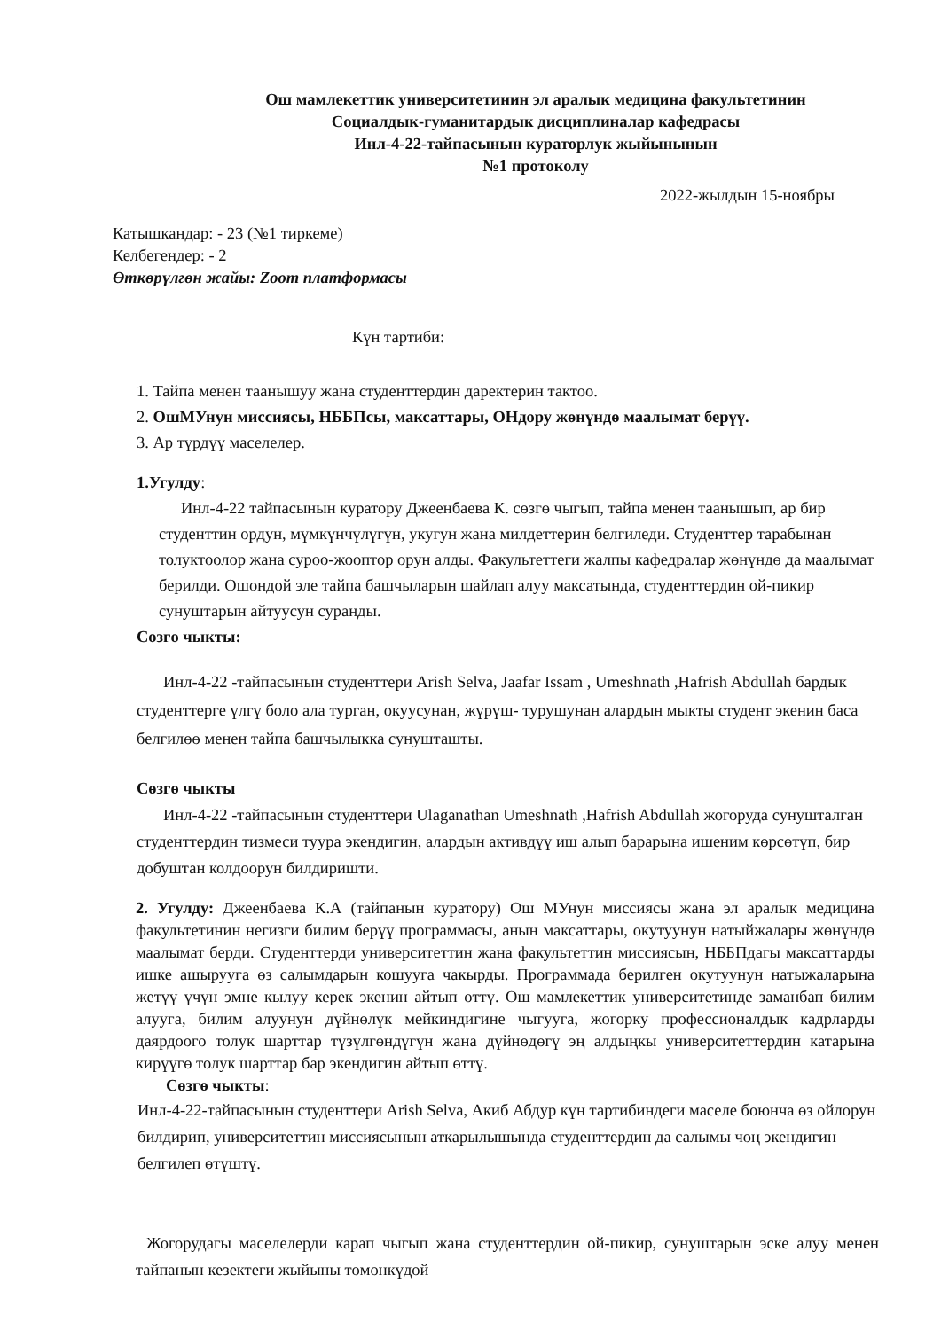Ош мамлекеттик университетинин эл аралык медицина факультетинин
Социалдык-гуманитардык дисциплиналар кафедрасы
Инл-4-22-тайпасынын кураторлук жыйынынын
№1 протоколу
2022-жылдын 15-ноябры
Катышкандар: - 23 (№1 тиркеме)
Келбегендер: - 2
Өткөрүлгөн жайы: Zoom платформасы
Күн тартиби:
1. Тайпа менен таанышуу жана студенттердин даректерин тактоо.
2. ОшМУнун миссиясы, НББПсы, максаттары, ОНдору жөнүндө маалымат берүү.
3. Ар түрдүү маселелер.
1.Угулду:
Инл-4-22 тайпасынын куратору Джеенбаева К. сөзгө чыгып, тайпа менен таанышып, ар бир студенттин ордун, мүмкүнчүлүгүн, укугун жана милдеттерин белгиледи. Студенттер тарабынан толуктоолор жана суроо-жооптор орун алды. Факультеттеги жалпы кафедралар жөнүндө да маалымат берилди. Ошондой эле тайпа башчыларын шайлап алуу максатында, студенттердин ой-пикир сунуштарын айтуусун суранды.
Сөзгө чыкты:
Инл-4-22 -тайпасынын студенттери Arish Selva, Jaafar Issam , Umeshnath ,Hafrish Abdullah бардык студенттерге үлгү боло ала турган, окуусунан, жүрүш- турушунан алардын мыкты студент экенин баса белгилөө менен тайпа башчылыкка сунушташты.
Сөзгө чыкты
Инл-4-22 -тайпасынын студенттери Ulaganathan Umeshnath ,Hafrish Abdullah жогоруда сунушталган студенттердин тизмеси туура экендигин, алардын активдүү иш алып барарына ишеним көрсөтүп, бир добуштан колдоорун билдиришти.
2. Угулду: Джеенбаева К.А (тайпанын куратору) Ош МУнун миссиясы жана эл аралык медицина факультетинин негизги билим берүү программасы, анын максаттары, окутуунун натыйжалары жөнүндө маалымат берди. Студенттерди университеттин жана факультеттин миссиясын, НББПдагы максаттарды ишке ашырууга өз салымдарын кошууга чакырды. Программада берилген окутуунун натыжаларына жетүү үчүн эмне кылуу керек экенин айтып өттү. Ош мамлекеттик университетинде заманбап билим алууга, билим алуунун дүйнөлүк мейкиндигине чыгууга, жогорку профессионалдык кадрларды даярдоого толук шарттар түзүлгөндүгүн жана дүйнөдөгү эң алдыңкы университеттердин катарына кирүүгө толук шарттар бар экендигин айтып өттү.
Сөзгө чыкты:
Инл-4-22-тайпасынын студенттери Arish Selva, Акиб Абдур күн тартибиндеги маселе боюнча өз ойлорун билдирип, университеттин миссиясынын аткарылышында студенттердин да салымы чоң экендигин белгилеп өтүштү.
Жогорудагы маселелерди карап чыгып жана студенттердин ой-пикир, сунуштарын эске алуу менен тайпанын кезектеги жыйыны төмөнкүдөй